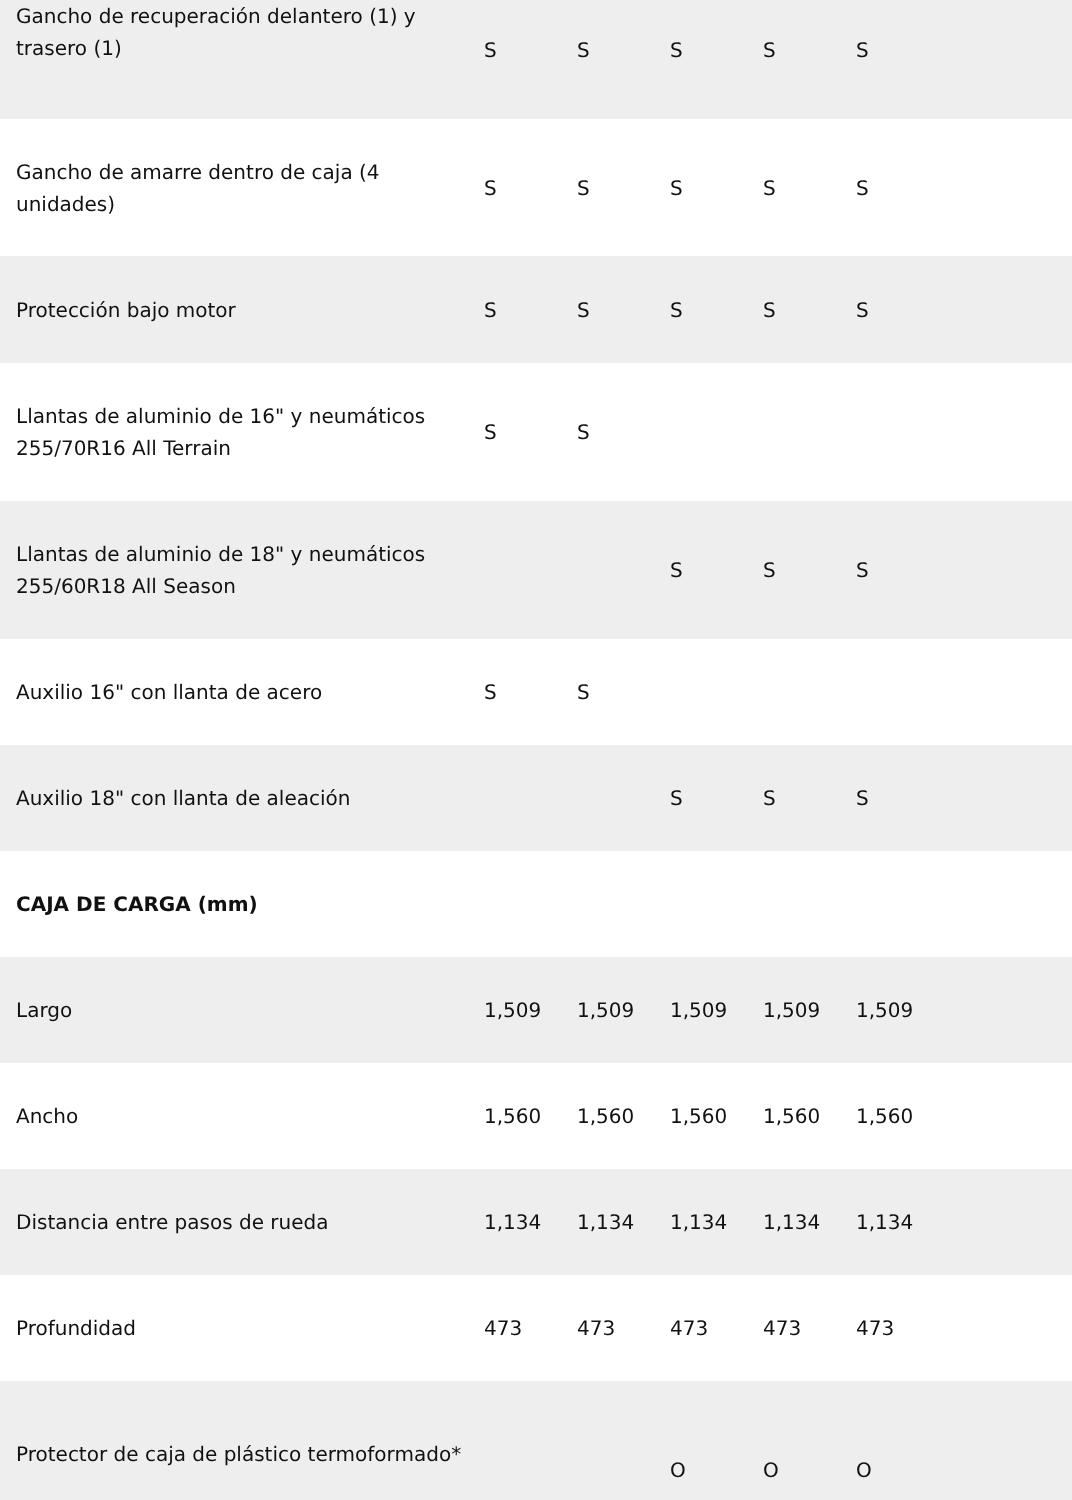| Gancho de recuperación delantero (1) y trasero (1) | S | S | S | S | S | |
| Gancho de amarre dentro de caja (4 unidades) | S | S | S | S | S | |
| Protección bajo motor | S | S | S | S | S | |
| Llantas de aluminio de 16" y neumáticos 255/70R16 All Terrain | S | S | | | | |
| Llantas de aluminio de 18" y neumáticos 255/60R18 All Season | | | S | S | S | |
| Auxilio 16" con llanta de acero | S | S | | | | |
| Auxilio 18" con llanta de aleación | | | S | S | S | |
| CAJA DE CARGA (mm) | | | | | | |
| Largo | 1,509 | 1,509 | 1,509 | 1,509 | 1,509 | |
| Ancho | 1,560 | 1,560 | 1,560 | 1,560 | 1,560 | |
| Distancia entre pasos de rueda | 1,134 | 1,134 | 1,134 | 1,134 | 1,134 | |
| Profundidad | 473 | 473 | 473 | 473 | 473 | |
| Protector de caja de plástico termoformado* | | | O | O | O | |